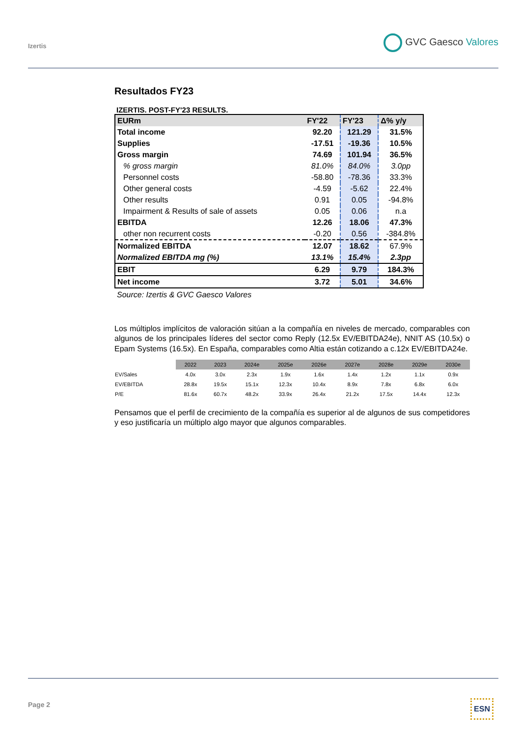Izertis
GVC Gaesco Valores
Resultados FY23
IZERTIS. POST-FY'23 RESULTS.
| EURm | FY'22 | FY'23 | Δ% y/y |
| --- | --- | --- | --- |
| Total income | 92.20 | 121.29 | 31.5% |
| Supplies | -17.51 | -19.36 | 10.5% |
| Gross margin | 74.69 | 101.94 | 36.5% |
| % gross margin | 81.0% | 84.0% | 3.0pp |
| Personnel costs | -58.80 | -78.36 | 33.3% |
| Other general costs | -4.59 | -5.62 | 22.4% |
| Other results | 0.91 | 0.05 | -94.8% |
| Impairment & Results of sale of assets | 0.05 | 0.06 | n.a |
| EBITDA | 12.26 | 18.06 | 47.3% |
| other non recurrent costs | -0.20 | 0.56 | -384.8% |
| Normalized EBITDA | 12.07 | 18.62 | 67.9% |
| Normalized EBITDA mg (%) | 13.1% | 15.4% | 2.3pp |
| EBIT | 6.29 | 9.79 | 184.3% |
| Net income | 3.72 | 5.01 | 34.6% |
Source: Izertis & GVC Gaesco Valores
Los múltiplos implícitos de valoración sitúan a la compañía en niveles de mercado, comparables con algunos de los principales líderes del sector como Reply (12.5x EV/EBITDA24e), NNIT AS (10.5x) o Epam Systems (16.5x). En España, comparables como Altia están cotizando a c.12x EV/EBITDA24e.
| | 2022 | 2023 | 2024e | 2025e | 2026e | 2027e | 2028e | 2029e | 2030e |
| EV/Sales | 4.0x | 3.0x | 2.3x | 1.9x | 1.6x | 1.4x | 1.2x | 1.1x | 0.9x |
| EV/EBITDA | 28.8x | 19.5x | 15.1x | 12.3x | 10.4x | 8.9x | 7.8x | 6.8x | 6.0x |
| P/E | 81.6x | 60.7x | 48.2x | 33.9x | 26.4x | 21.2x | 17.5x | 14.4x | 12.3x |
Pensamos que el perfil de crecimiento de la compañía es superior al de algunos de sus competidores y eso justificaría un múltiplo algo mayor que algunos comparables.
Page 2 ESN